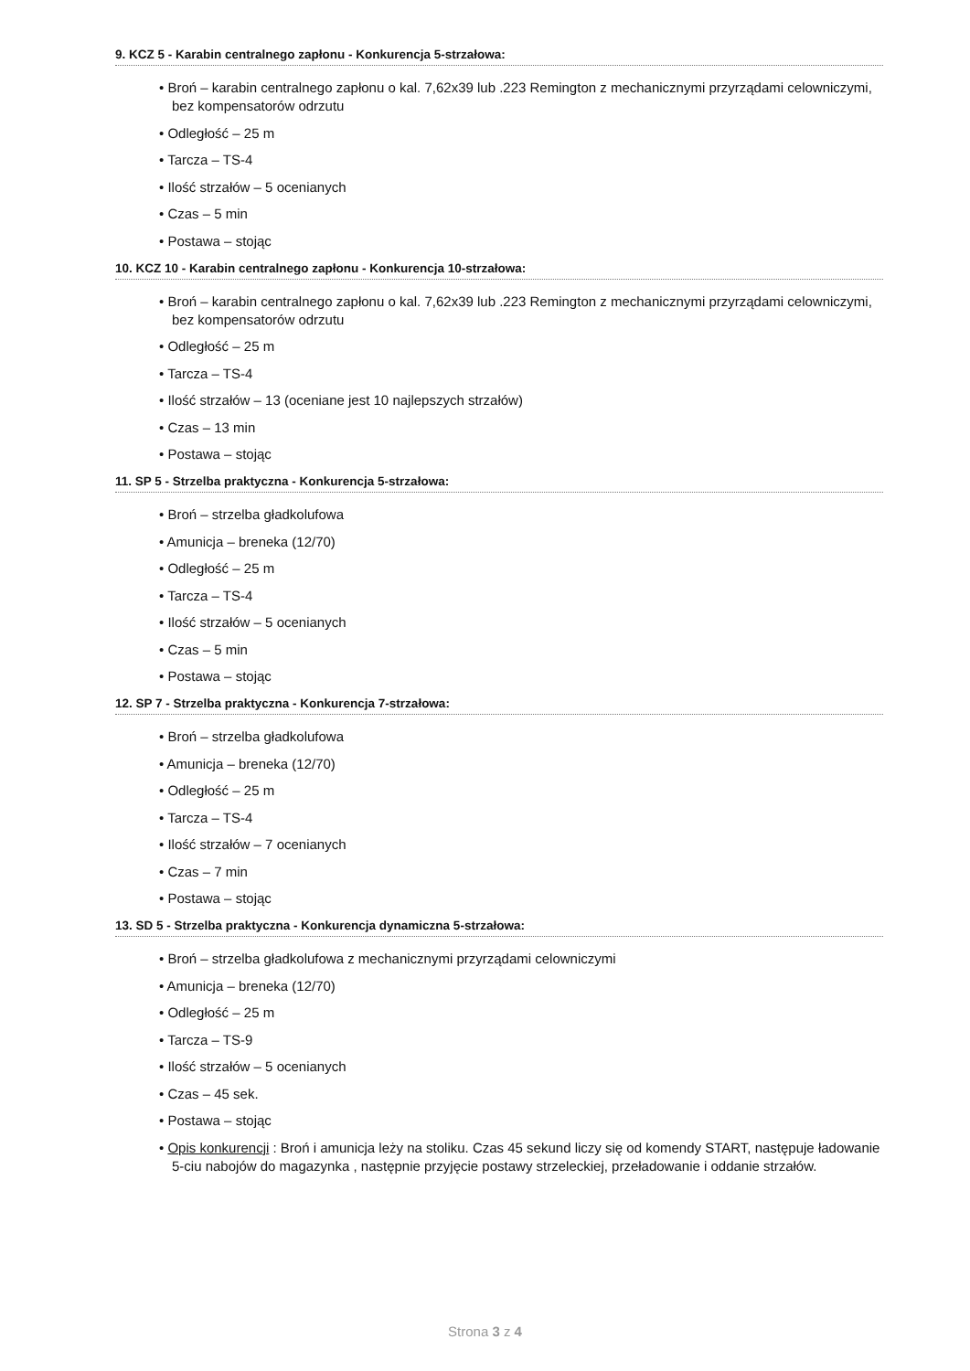9. KCZ 5 - Karabin centralnego zapłonu - Konkurencja 5-strzałowa:
• Broń – karabin centralnego zapłonu o kal. 7,62x39 lub .223 Remington z mechanicznymi przyrządami celowniczymi, bez kompensatorów odrzutu
• Odległość – 25 m
• Tarcza – TS-4
• Ilość strzałów – 5 ocenianych
• Czas – 5 min
• Postawa – stojąc
10. KCZ 10 - Karabin centralnego zapłonu - Konkurencja 10-strzałowa:
• Broń – karabin centralnego zapłonu o kal. 7,62x39 lub .223 Remington z mechanicznymi przyrządami celowniczymi, bez kompensatorów odrzutu
• Odległość – 25 m
• Tarcza – TS-4
• Ilość strzałów – 13 (oceniane jest 10 najlepszych strzałów)
• Czas – 13 min
• Postawa – stojąc
11. SP 5 - Strzelba praktyczna - Konkurencja 5-strzałowa:
• Broń – strzelba gładkolufowa
• Amunicja – breneka (12/70)
• Odległość – 25 m
• Tarcza – TS-4
• Ilość strzałów – 5 ocenianych
• Czas – 5 min
• Postawa – stojąc
12. SP 7 - Strzelba praktyczna - Konkurencja 7-strzałowa:
• Broń – strzelba gładkolufowa
• Amunicja – breneka (12/70)
• Odległość – 25 m
• Tarcza – TS-4
• Ilość strzałów – 7 ocenianych
• Czas – 7 min
• Postawa – stojąc
13. SD 5 - Strzelba praktyczna - Konkurencja dynamiczna 5-strzałowa:
• Broń – strzelba gładkolufowa z mechanicznymi przyrządami celowniczymi
• Amunicja – breneka (12/70)
• Odległość – 25 m
• Tarcza – TS-9
• Ilość strzałów – 5 ocenianych
• Czas – 45 sek.
• Postawa – stojąc
• Opis konkurencji : Broń i amunicja leży na stoliku. Czas 45 sekund liczy się od komendy START, następuje ładowanie 5-ciu nabojów do magazynka , następnie przyjęcie postawy strzeleckiej, przeładowanie i oddanie strzałów.
Strona 3 z 4